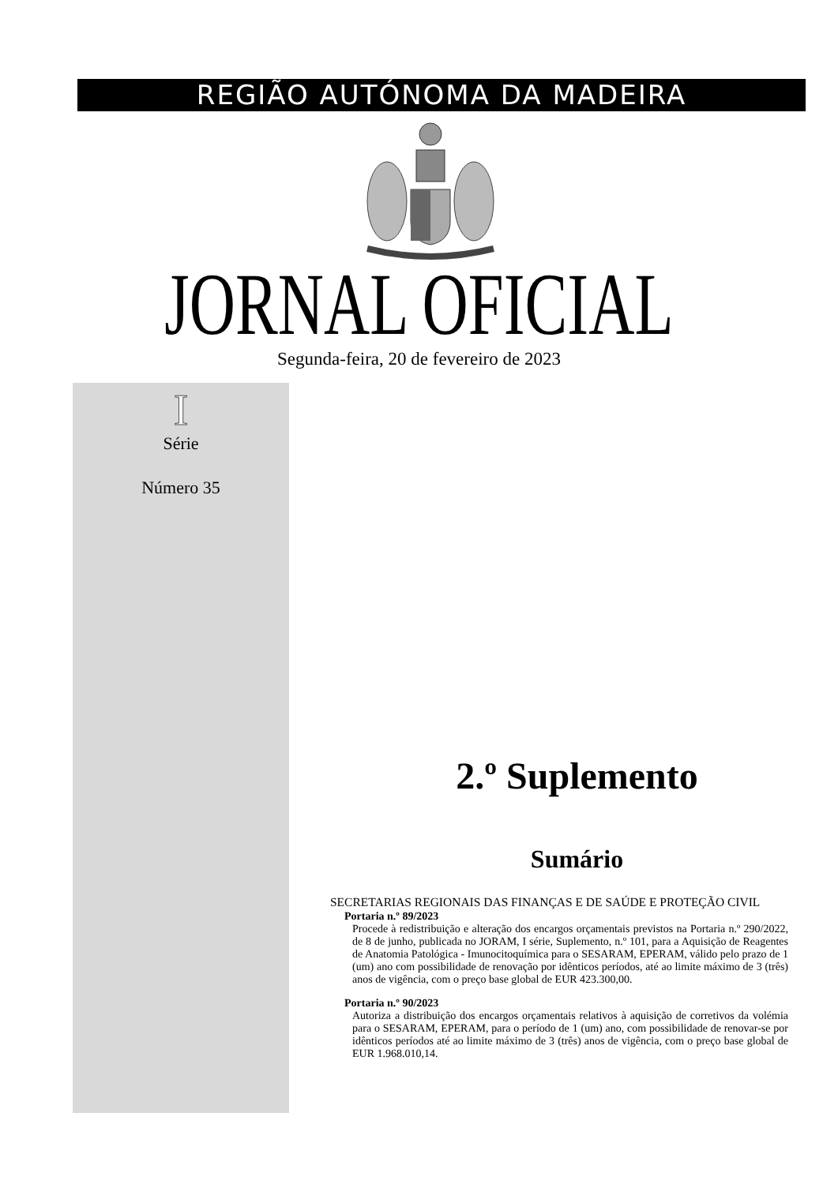REGIÃO AUTÓNOMA DA MADEIRA
JORNAL OFICIAL Segunda-feira, 20 de fevereiro de 2023
I
Série
Número 35
2.º Suplemento
Sumário
SECRETARIAS REGIONAIS DAS FINANÇAS E DE SAÚDE E PROTEÇÃO CIVIL
Portaria n.º 89/2023
Procede à redistribuição e alteração dos encargos orçamentais previstos na Portaria n.º 290/2022, de 8 de junho, publicada no JORAM, I série, Suplemento, n.º 101, para a Aquisição de Reagentes de Anatomia Patológica - Imunocitoquímica para o SESARAM, EPERAM, válido pelo prazo de 1 (um) ano com possibilidade de renovação por idênticos períodos, até ao limite máximo de 3 (três) anos de vigência, com o preço base global de EUR 423.300,00.
Portaria n.º 90/2023
Autoriza a distribuição dos encargos orçamentais relativos à aquisição de corretivos da volémia para o SESARAM, EPERAM, para o período de 1 (um) ano, com possibilidade de renovar-se por idênticos períodos até ao limite máximo de 3 (três) anos de vigência, com o preço base global de EUR 1.968.010,14.